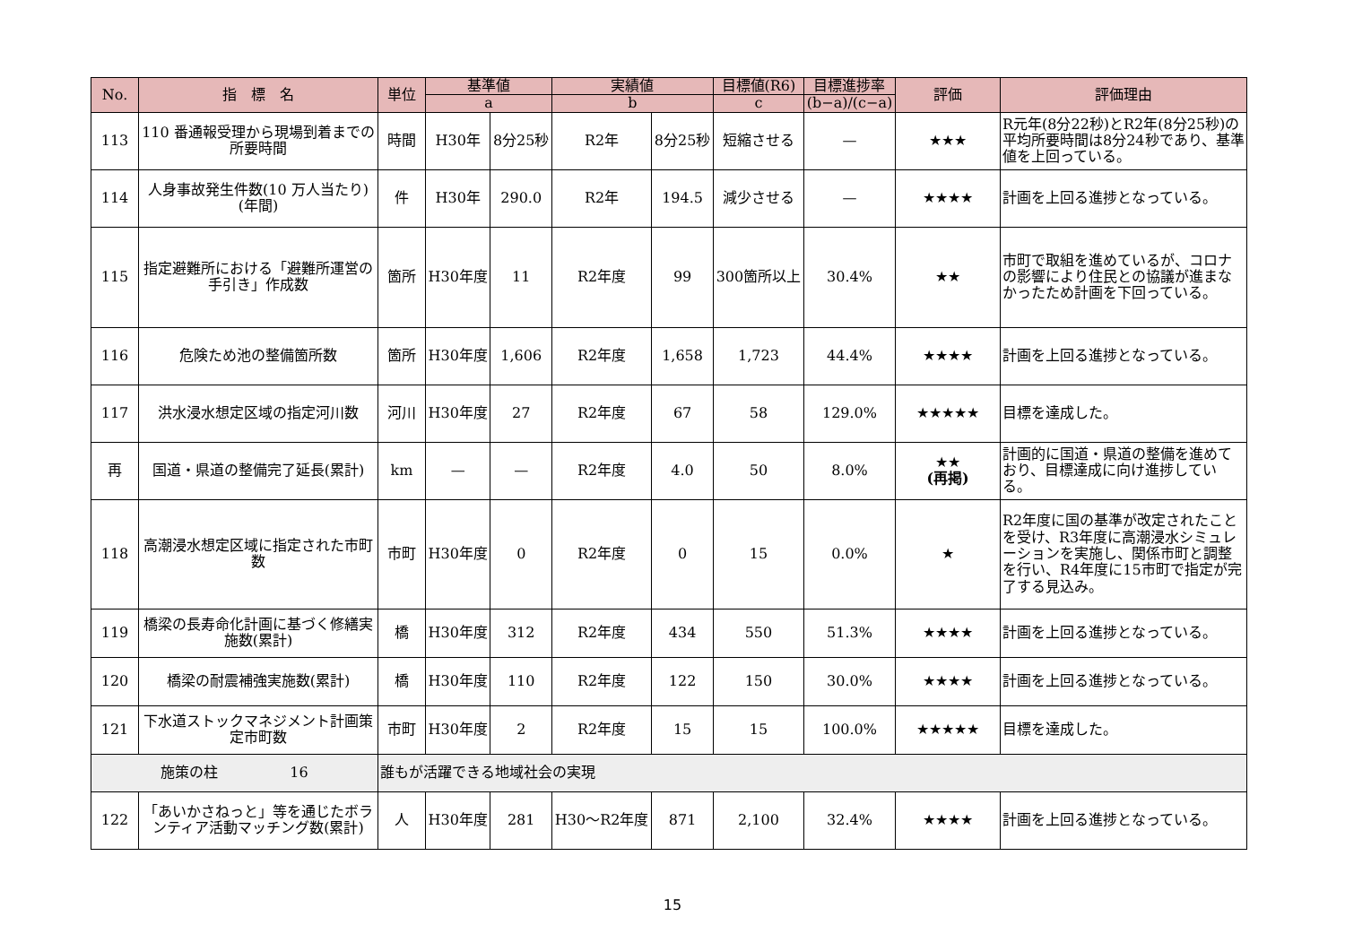| No. | 指 標 名 | 単位 | 基準値 | | 実績値 | | 目標値(R6) | 目標進捗率 | 評価 | 評価理由 |
| --- | --- | --- | --- | --- | --- | --- | --- | --- | --- | --- |
| | | | a | | b | | c | (b−a)/(c−a) | | |
| 113 | 110 番通報受理から現場到着までの所要時間 | 時間 | H30年 | 8分25秒 | R2年 | 8分25秒 | 短縮させる | — | ★★★ | R元年(8分22秒)とR2年(8分25秒)の平均所要時間は8分24秒であり、基準値を上回っている。 |
| 114 | 人身事故発生件数(10 万人当たり)(年間) | 件 | H30年 | 290.0 | R2年 | 194.5 | 減少させる | — | ★★★★ | 計画を上回る進捗となっている。 |
| 115 | 指定避難所における「避難所運営の手引き」作成数 | 箇所 | H30年度 | 11 | R2年度 | 99 | 300箇所以上 | 30.4% | ★★ | 市町で取組を進めているが、コロナの影響により住民との協議が進まなかったため計画を下回っている。 |
| 116 | 危険ため池の整備箇所数 | 箇所 | H30年度 | 1,606 | R2年度 | 1,658 | 1,723 | 44.4% | ★★★★ | 計画を上回る進捗となっている。 |
| 117 | 洪水浸水想定区域の指定河川数 | 河川 | H30年度 | 27 | R2年度 | 67 | 58 | 129.0% | ★★★★★ | 目標を達成した。 |
| 再 | 国道・県道の整備完了延長(累計) | km | — | — | R2年度 | 4.0 | 50 | 8.0% | ★★ (再掲) | 計画的に国道・県道の整備を進めており、目標達成に向け進捗している。 |
| 118 | 高潮浸水想定区域に指定された市町数 | 市町 | H30年度 | 0 | R2年度 | 0 | 15 | 0.0% | ★ | R2年度に国の基準が改定されたことを受け、R3年度に高潮浸水シミュレーションを実施し、関係市町と調整を行い、R4年度に15市町で指定が完了する見込み。 |
| 119 | 橋梁の長寿命化計画に基づく修繕実施数(累計) | 橋 | H30年度 | 312 | R2年度 | 434 | 550 | 51.3% | ★★★★ | 計画を上回る進捗となっている。 |
| 120 | 橋梁の耐震補強実施数(累計) | 橋 | H30年度 | 110 | R2年度 | 122 | 150 | 30.0% | ★★★★ | 計画を上回る進捗となっている。 |
| 121 | 下水道ストックマネジメント計画策定市町数 | 市町 | H30年度 | 2 | R2年度 | 15 | 15 | 100.0% | ★★★★★ | 目標を達成した。 |
| 施策の柱 16 | | 誰もが活躍できる地域社会の実現 | | | | | | | | |
| 122 | 「あいかさねっと」等を通じたボランティア活動マッチング数(累計) | 人 | H30年度 | 281 | H30〜R2年度 | 871 | 2,100 | 32.4% | ★★★★ | 計画を上回る進捗となっている。 |
15